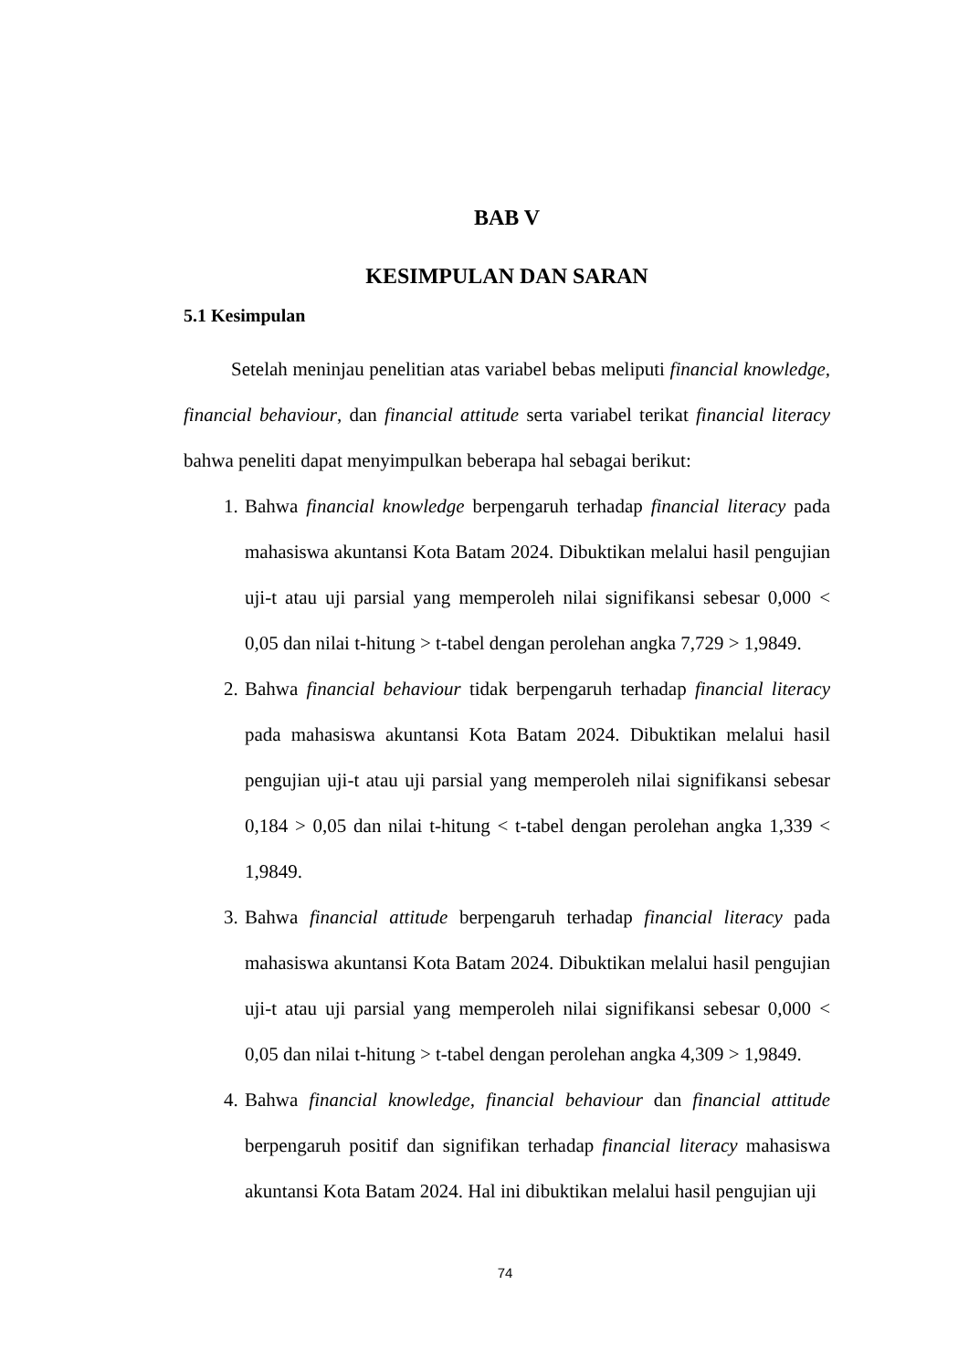BAB V
KESIMPULAN DAN SARAN
5.1 Kesimpulan
Setelah meninjau penelitian atas variabel bebas meliputi financial knowledge, financial behaviour, dan financial attitude serta variabel terikat financial literacy bahwa peneliti dapat menyimpulkan beberapa hal sebagai berikut:
1. Bahwa financial knowledge berpengaruh terhadap financial literacy pada mahasiswa akuntansi Kota Batam 2024. Dibuktikan melalui hasil pengujian uji-t atau uji parsial yang memperoleh nilai signifikansi sebesar 0,000 < 0,05 dan nilai t-hitung > t-tabel dengan perolehan angka 7,729 > 1,9849.
2. Bahwa financial behaviour tidak berpengaruh terhadap financial literacy pada mahasiswa akuntansi Kota Batam 2024. Dibuktikan melalui hasil pengujian uji-t atau uji parsial yang memperoleh nilai signifikansi sebesar 0,184 > 0,05 dan nilai t-hitung < t-tabel dengan perolehan angka 1,339 < 1,9849.
3. Bahwa financial attitude berpengaruh terhadap financial literacy pada mahasiswa akuntansi Kota Batam 2024. Dibuktikan melalui hasil pengujian uji-t atau uji parsial yang memperoleh nilai signifikansi sebesar 0,000 < 0,05 dan nilai t-hitung > t-tabel dengan perolehan angka 4,309 > 1,9849.
4. Bahwa financial knowledge, financial behaviour dan financial attitude berpengaruh positif dan signifikan terhadap financial literacy mahasiswa akuntansi Kota Batam 2024. Hal ini dibuktikan melalui hasil pengujian uji
74